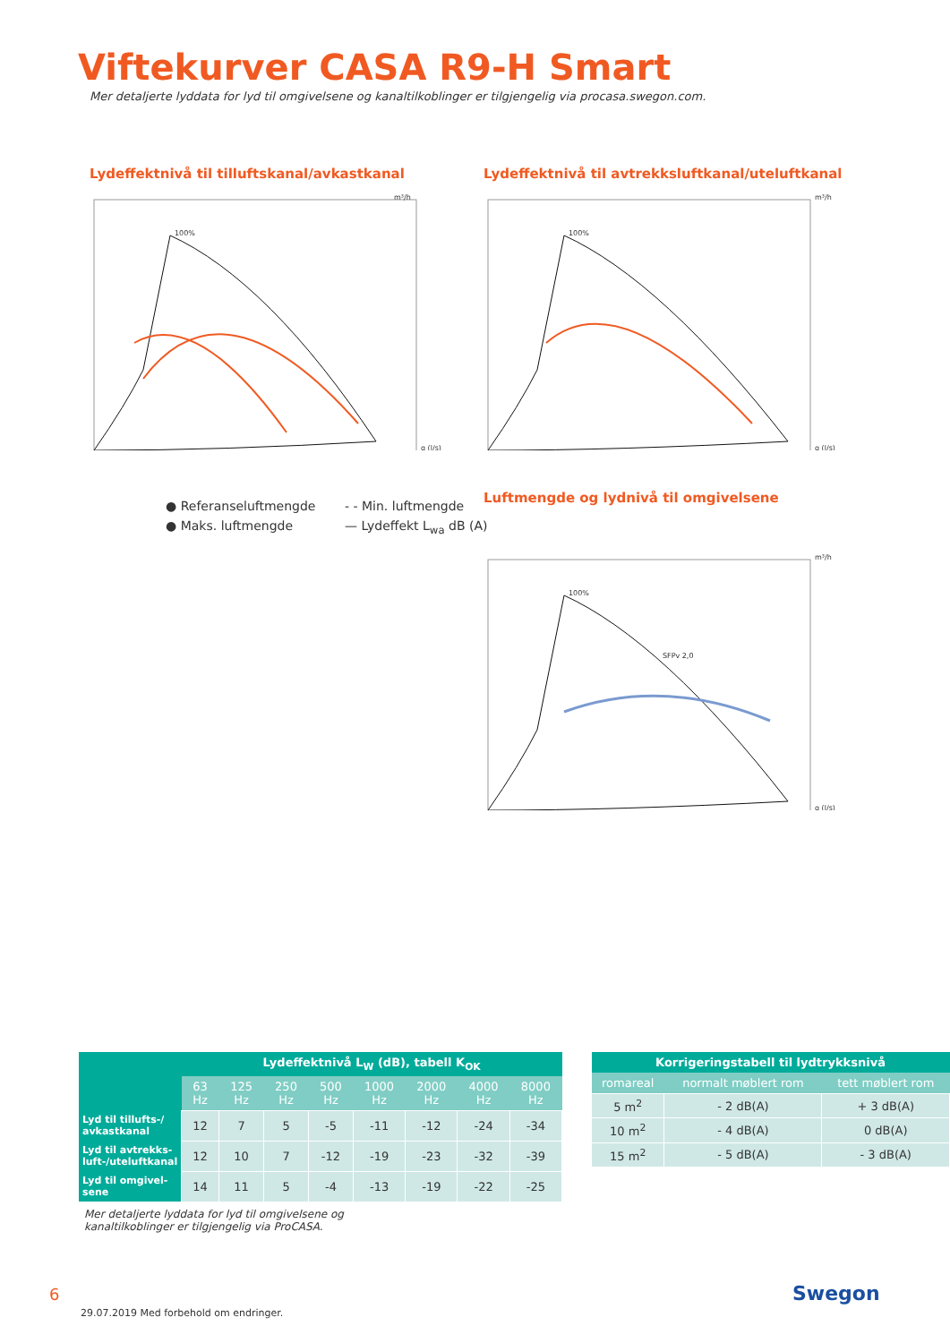Viftekurver CASA R9-H Smart
Mer detaljerte lyddata for lyd til omgivelsene og kanaltilkoblinger er tilgjengelig via procasa.swegon.com.
Lydeffektnivå til tilluftskanal/avkastkanal
100%
m³/h
q (l/s)
● Referanseluftmengde - - Min. luftmengde ● Maks. luftmengde — Lydeffekt L<sub>wa</sub> dB (A)
Lydeffektnivå til avtrekksluftkanal/uteluftkanal
100%
m³/h
q (l/s)
Luftmengde og lydnivå til omgivelsene
100%
SFPv 2,0
m³/h
q (l/s)
| | Lydeffektnivå L<sub>W</sub> (dB), tabell K<sub>OK</sub> | | | | | | | |
| --- | --- | --- | --- | --- | --- | --- | --- | --- |
| | 63 Hz | 125 Hz | 250 Hz | 500 Hz | 1000 Hz | 2000 Hz | 4000 Hz | 8000 Hz |
| Lyd til tillufts-/ avkastkanal | 12 | 7 | 5 | -5 | -11 | -12 | -24 | -34 |
| Lyd til avtrekks-luft-/uteluftkanal | 12 | 10 | 7 | -12 | -19 | -23 | -32 | -39 |
| Lyd til omgivel-sene | 14 | 11 | 5 | -4 | -13 | -19 | -22 | -25 |
Mer detaljerte lyddata for lyd til omgivelsene og kanaltilkoblinger er tilgjengelig via ProCASA.
| Korrigeringstabell til lydtrykksnivå | | |
| --- | --- | --- |
| romareal | normalt møblert rom | tett møblert rom |
| 5 m<sup>2</sup> | - 2 dB(A) | + 3 dB(A) |
| 10 m<sup>2</sup> | - 4 dB(A) | 0 dB(A) |
| 15 m<sup>2</sup> | - 5 dB(A) | - 3 dB(A) |
6
29.07.2019 Med forbehold om endringer.
Swegon